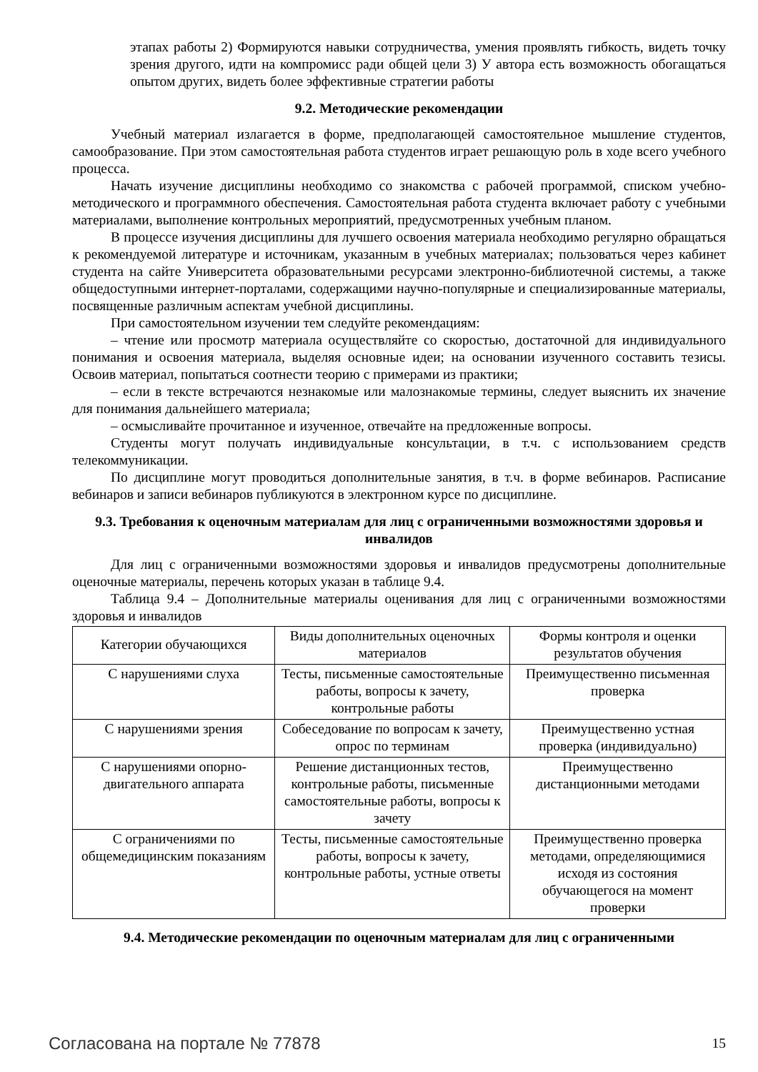этапах работы 2) Формируются навыки сотрудничества, умения проявлять гибкость, видеть точку зрения другого, идти на компромисс ради общей цели 3) У автора есть возможность обогащаться опытом других, видеть более эффективные стратегии работы
9.2. Методические рекомендации
Учебный материал излагается в форме, предполагающей самостоятельное мышление студентов, самообразование. При этом самостоятельная работа студентов играет решающую роль в ходе всего учебного процесса.
Начать изучение дисциплины необходимо со знакомства с рабочей программой, списком учебно-методического и программного обеспечения. Самостоятельная работа студента включает работу с учебными материалами, выполнение контрольных мероприятий, предусмотренных учебным планом.
В процессе изучения дисциплины для лучшего освоения материала необходимо регулярно обращаться к рекомендуемой литературе и источникам, указанным в учебных материалах; пользоваться через кабинет студента на сайте Университета образовательными ресурсами электронно-библиотечной системы, а также общедоступными интернет-порталами, содержащими научно-популярные и специализированные материалы, посвященные различным аспектам учебной дисциплины.
При самостоятельном изучении тем следуйте рекомендациям:
– чтение или просмотр материала осуществляйте со скоростью, достаточной для индивидуального понимания и освоения материала, выделяя основные идеи; на основании изученного составить тезисы. Освоив материал, попытаться соотнести теорию с примерами из практики;
– если в тексте встречаются незнакомые или малознакомые термины, следует выяснить их значение для понимания дальнейшего материала;
– осмысливайте прочитанное и изученное, отвечайте на предложенные вопросы.
Студенты могут получать индивидуальные консультации, в т.ч. с использованием средств телекоммуникации.
По дисциплине могут проводиться дополнительные занятия, в т.ч. в форме вебинаров. Расписание вебинаров и записи вебинаров публикуются в электронном курсе по дисциплине.
9.3. Требования к оценочным материалам для лиц с ограниченными возможностями здоровья и инвалидов
Для лиц с ограниченными возможностями здоровья и инвалидов предусмотрены дополнительные оценочные материалы, перечень которых указан в таблице 9.4.
Таблица 9.4 – Дополнительные материалы оценивания для лиц с ограниченными возможностями здоровья и инвалидов
| Категории обучающихся | Виды дополнительных оценочных материалов | Формы контроля и оценки результатов обучения |
| С нарушениями слуха | Тесты, письменные самостоятельные работы, вопросы к зачету, контрольные работы | Преимущественно письменная проверка |
| С нарушениями зрения | Собеседование по вопросам к зачету, опрос по терминам | Преимущественно устная проверка (индивидуально) |
| С нарушениями опорно-двигательного аппарата | Решение дистанционных тестов, контрольные работы, письменные самостоятельные работы, вопросы к зачету | Преимущественно дистанционными методами |
| С ограничениями по общемедицинским показаниям | Тесты, письменные самостоятельные работы, вопросы к зачету, контрольные работы, устные ответы | Преимущественно проверка методами, определяющимися исходя из состояния обучающегося на момент проверки |
9.4. Методические рекомендации по оценочным материалам для лиц с ограниченными
Согласована на портале № 77878 15